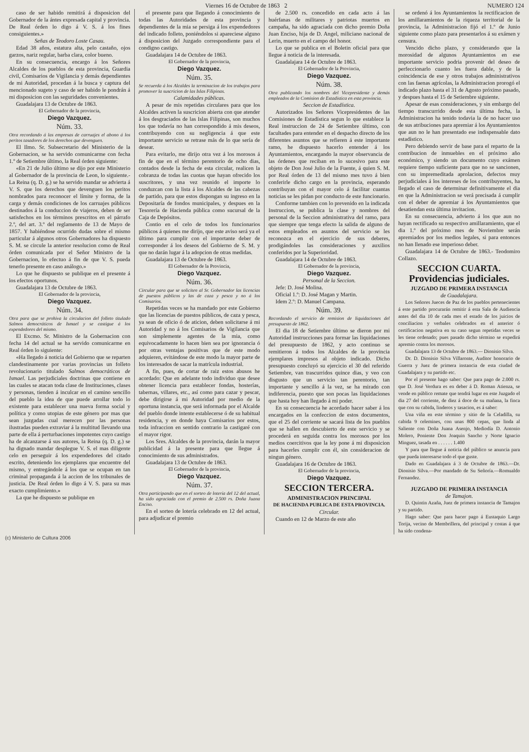Viernes 16 de Octubre de 1863 2 NUMERO 124
caso de ser habido remitirá á disposicion del Gobernador de la ántes expresada capital y provincia. De Real órden lo digo á V. S. á los fines consiguientes.»
Señas de Teodoro Loste Casau.
Edad 38 años, estatura alta, pelo castaño, ojos garzos, nariz regular, barba clara, color bueno.
En su consecuencia, encargo á los Señores Alcaldes de los pueblos de esta provincia, Guardia civil, Comisarios de Vigilancia y demás dependientes de mi Autoridad, procedan á la busca y captura del mencionado sugeto y caso de ser habido le pondrán á mi disposicion con las seguridades convenientes.
Guadalajara 13 de Octubre de 1863.
El Gobernador de la provincia,
Diego Vazquez.
Núm. 33.
Otra recordando á las empresas de carruajes el abono á los peritos tasadores de los derechos que devenguen.
El Ilmo. Sr. Subsecretario del Ministerio de la Gobernacion, se ha servido comunicarme con fecha 1.º de Setiembre último, la Real órden siguiente:
«En 21 de Julio último se dijo por este Ministerio al Gobernador de la provincia de Leon, lo siguiente.-La Reina (q. D. g.) se ha servido mandar se advierta á V. S. que los derechos que devenguen los peritos nombrados para reconocer el límite y forma, de la carga y demás condiciones de los carruajes públicos destinados á la conduccion de viajeros, deben de ser satisfechos en los términos prescritos en el párrafo 2.º, del art. 3.º del reglamento de 13 de Mayo de 1857. Y habiéndose ocurrido dudas sobre el mismo particular á algunos otros Gobernadores ha dispuesto S. M. se circule la anterior resolucion como de Real órden comunicada por el Señor Ministro de la Gobernacion, lo efectuo á fin de que V. S. pueda tenerlo presente en caso análogo.»
Lo que he dispuesto se publique en el presente á los efectos oportunos.
Guadalajara 13 de Octubre de 1863.
El Gobernador de la provincia,
Diego Vazquez.
Núm. 34.
Otra para que se prohiva la circulacion del folleto titulado Salmos democráticos de Ismael y se castigue á los expendedores del mismo.
El Excmo. Sr. Ministro de la Gobernacion con fecha 14 del actual se ha servido comunicarme en Real órden lo siguiente:
«Ha llegado á noticia del Gobierno que se reparten clandestinamente por varias provincias un folleto revolucionario titulado Salmos democráticos de Ismael. Las perjudiciales doctrinas que contiene en las cuales se atacan toda clase de Instituciones, clases y personas, tienden á inculcar en el camino sencillo del pueblo la idea de que puede arrollar todo lo existente para establecer una nueva forma social y política y como utopias de este género por mas que sean juzgadas cual merecen por las personas ilustradas pueden extraviar á la multitud llevando una parte de ella á perturbaciones impotentes cuyo castigo ha de alcanzarse á sus autores, la Reina (q. D. g.) se ha dignado mandar desplegue V. S. el mas diligente celo en perseguir á los expendedores del citado escrito, deteniendo los ejemplares que encuentre del mismo, y entregándole á los que se ocupan en tan criminal propaganda á la accion de los tribunales de justicia. De Real órden lo digo á V. S. para su mas exacto cumplimiento.»
La que he dispuesto se publique en
el presente para que llegando á conocimiento de todas las Autoridades de esta provincia y dependientes de la mia se persiga á los expendedores del indicado folleto, poniéndolos si apareciese alguno á disposicion del Juzgado correspondiente para el condigno castigo.
Guadalajara 14 de Octubre de 1863.
El Gobernador de la provincia,
Diego Vazquez.
Núm. 35.
Se recuerda á los Alcaldes la terminacion de los trabajos para promover la suscricion de las Islas Filipinas.
Calamidades públicas.
A pesar de mis repetidas circulares para que los Alcaldes activen la suscricion abierta con que atender á los desgraciados de las Islas Filipinas, son muchos los que todavía no han correspondido á mis deseos, contribuyendo con su negligencia á que este importante servicio se retrase más de lo que sería de desear.
Para evitarlo, me dirijo otra vez á los morosos á fin de que en el término perentorio de ocho dias, contados desde la fecha de esta circular, realicen la cobranza de todas las cuotas que hayan ofrecido los suscritores, y una vez reunido el importe lo conduzcan con la lista á los Alcaldes de las cabezas de partido, para que estos dispongan su ingreso en la Depositaría de fondos municipales, y despues en la Tesorería de Hacienda pública como sucursal de la Caja de Depósitos.
Contio en el celo de todos los funcionarios públicos á quienes me dirijo, que este aviso será ya el último para cumplir con el importante deber de corresponder á los deseos del Gobierno de S. M. y que no darán lugar á la adopcion de otras medidas.
Guadalajara 13 de Octubre de 1863.
El Gobernador de la Provincia,
Diego Vazquez.
Núm. 36.
Circular para que se soliciten al Sr. Gobernador las licencias de puestos públicos y las de caza y pesca y no á los Comisarios.
Repetidas veces se ha mandado por este Gobierno que las licencias de puestos públicos, de caza y pesca, ya sean de oficio ó de aticion, deben solicitarse á mi Autoridad y no á los Comisarios de Vigilancia que son simplemente agentes de la mia, como equivocadamente lo hacen bien sea por ignorancia ó por otras ventajas positivas que de este modo adquieren, evitándose de este modo la mayor parte de los interesados de sacar la matrícula industrial.
A fin, pues, de cortar de raiz estos abusos he acordado: Que en adelante todo individuo que desee obtener licencia para establecer fondas, hosterías, tabernas, villares, etc., así como para cazar y pescar, debe dirigirse á mi Autoridad por medio de la oportuna instancia, que será informada por el Alcalde del pueblo donde intente establecerse ó de su habitual residencia, y en donde haya Comisarios por estos, toda infraccion en sentido contrario la castigaré con el mayor rigor.
Los Sres. Alcaldes de la provincia, darán la mayor publicidad á la presente para que llegue á conocimiento de sus administrados.
Guadalajara 13 de Octubre de 1863.
El Gobernador de la provincia,
Diego Vazquez.
Núm. 37.
Otra participando que en el sorteo de lotería del 12 del actual, ha sido agraciada con el premio de 2.500 rs. Doña Juana Enciso.
En el sorteo de lotería celebrado en 12 del actual, para adjudicar el premio
de 2.500 rs. concedido en cada acto á las huérfanas de militares y patriotas muertos en campaña, ha sido agraciada con dicho premio Doña Juan Enciso, hija de D. Angel, miliciano nacional de Lerin, muerto en el campo del honor.
Lo que se publica en el Boletin oficial para que llegue á noticia de la interesada.
Guadalajara 14 de Octubre de 1863.
El Gobernador de la Provincia,
Diego Vazquez.
Núm. 38.
Otra publicando los nombres del Vicepresidente y demás empleados de la Comision de Estadística en esta provincia.
Seccion de Estadística.
Autorizados los Señores Vicepresidentes de las Comisiones de Estadística segun lo que establece la Real instruccion de 24 de Setiembre último, con facultades para entender en el despacho directo de los diferentes asuntos que se refieren á este importante ramo, he dispuesto hacerlo entender á los Ayuntamientos, encargando la mayor observancia de las órdenes que reciban en lo sucesivo para este objeto de Don José Julio de la Fuente, á quien S. M. por Real órden de 13 del mismo mes tuvo á bien conferirle dicho cargo en la provincia, esperando contribuyan con el mayor celo á facilitar cuantas noticias se les pidan por conducto de este funcionario.
Conforme tambien con lo prevenido en la indicada Instruccion, se publica la clase y nombres del personal de la Seccion administrativa del ramo, para que siempre que tenga efecto la salida de alguno de estos empleados en asuntos del servicio se les reconozca en el ejercicio de sus deberes, prodigándoles las consideraciones y auxilios conferidos por la Superioridad.
Guadalajara 14 de Octubre de 1863.
El Gobernador de la provincia,
Diego Vazquez.
Personal de la Seccion.
Jefe: D. José Molina.
Oficial 1.º: D. José Magan y Martin.
Idem 2.º: D. Manuel Campana.
Núm. 39.
Recordando el servicio de remision de liquidaciones del presupuesto de 1862.
El dia 18 de Setiembre último se dieron por mi Autoridad instrucciones para formar las liquidaciones del presupuesto de 1862, y acto continuo se remitieron á todos los Alcaldes de la provincia ejemplares impresos al objeto indicado. Dicho presupuesto concluyó su ejercicio el 30 del referido Setiembre, van trascurridos quince dias, y veo con disgusto que un servicio tan perentorio, tan importante y sencillo á la vez, se ha mirado con indiferencia, puesto que son pocas las liquidaciones que hasta hoy han llegado á mi poder.
En su consecuencia he acordado hacer saber á los encargados en la confeccion de estos documentos, que el 25 del corriente se sacará lista de los pueblos que se hallen en descubierto de este servicio y se procederá en seguida contra los morosos por los medios coercitivos que la ley pone á mi disposicion para hacerles cumplir con él, sin consideracion de ningun género.
Guadalajara 16 de Octubre de 1863.
El Gobernador de la provincia,
Diego Vazquez.
SECCION TERCERA.
ADMINISTRACION PRINCIPAL
DE HACIENDA PUBLICA DE ESTA PROVINCIA.
Circular.
Cuando en 12 de Marzo de este año
se ordenó á los Ayuntamientos la rectificacion de los amillaramientos de la riqueza territorial de la provincia, la Administracion fijó el 1.º de Junio siguiente como plazo para presentarlos á su exámen y censura.
Vencido dicho plazo, y considerando que la morosidad de algunos Ayuntamientos en ese importante servicio podria provenir del deseo de perfeccionarlo cuanto les fuera dable, y de la coincidencia de ese y otros trabajos administrativos con las faenas agrícolas, la Administracion prorogó el indicado plazo hasta el 31 de Agosto próximo pasado, y despues hasta el 15 de Setiembre siguiente.
Apesar de esas consideraciones, y sin embargo del tiempo transcurrido desde esta última fecha, la Administracion ha tenido todavia la de no hacer uso de sus atribuciones para apremiar á los Ayuntamientos que aun no le han presentado ese indispensable dato estadístico.
Pero debiendo servir de base para el reparto de la contribucion de inmuebles en el próximo año económico, y siendo un documento cuyo exámen requiere tiempo suficiente para que no se sancionen, con su impremeditada aprolacion, defectos muy perjudiciales á los intereses de los contribuyentes, ha llegado el caso de determinar definitivamente el dia en que la Administracion se verá precisada á cumplir con el deber de apremiar á los Ayuntamientos que desatiendan esta última invitacion.
En su consecuencia, advierto á los que aun no hayan rectificado su respectivo amillaramiento, que el dia 1.º del próximo mes de Noviembre serán apremiados por los medios legales, si para entonces no han llenado ese imperioso deber.
Guadalajara 14 de Octubre de 1863.- Teodomiro Collazo.
SECCION CUARTA.
Providencias judiciales.
JUZGADO DE PRIMERA INSTANCIA
de Guadalajara.
Los Señores Jueces de Paz de los pueblos pertenecientes á este partido procurarán remitir á esta Sala de Audiencia antes del dia 10 de cada mes el estado de los juicios de conciliacion y verbales celebrados en el anterior ó certificacion negativa en su caso segun repetidas veces se les tiene ordenado; pues pasado dicho término se expedirá apremio contra los morosos.
Guadalajara 13 de Octubre de 1863.— Dionisio Silva.
Dr. D. Dionisio Silva Villaronte, Auditor honorario de Guerra y Juez de primera instancia de esta ciudad de Guadalajara y su partido etc.
Por el presente hago saber: Que para pago de 2.000 rs. que D. José Verdura es en deber á D. Roman Atienza, se vende en público remate que tendrá lugar en este Juzgado el dia 27 del corriente, de diez á doce de su mañana, la finca que con su cabida, linderos y tasacion, es á saber:
Una viña en este término y sitio de la Celadilla, su cabida 9 celemines, con unas 800 cepas, que linda al Saliente con Doña Juana Asenjo, Mediodía D. Antonio Molero, Poniente Don Joaquin Sancho y Norte Ignacio Minguez, tasada en . . . . . . 1.400
Y para que llegue á noticia del público se anuncia para que pueda interesarse todo el que guste.
Dado en Guadalajara á 3 de Octubre de 1863.—Dr. Dionisio Silva.—Por mandado de Su Señoría.—Romualdo Fernandez.
JUZGADO DE PRIMERA INSTANCIA
de Tamajon.
D. Quintin Azaña, Juez de primera instancia de Tamajon y su partido.
Hago saber: Que para hacer pago á Eustaquio Largo Torija, vecino de Membrillera, del principal y costas á que ha sido condena-
(c) Ministerio de Cultura 2006